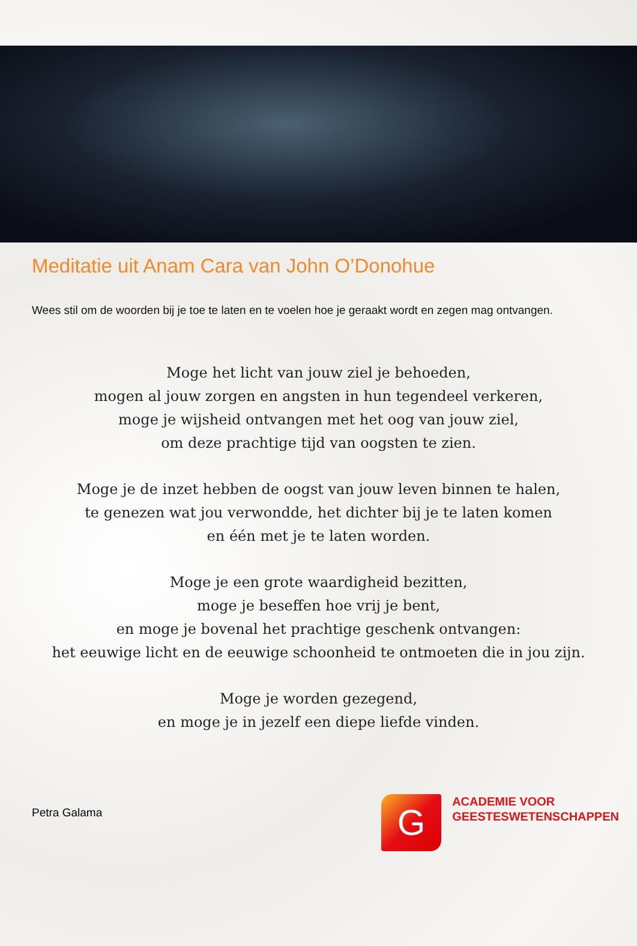Meditatie uit Anam Cara van John O’Donohue
Wees stil om de woorden bij je toe te laten en te voelen hoe je geraakt wordt en zegen mag ontvangen.
Moge het licht van jouw ziel je behoeden,
mogen al jouw zorgen en angsten in hun tegendeel verkeren,
moge je wijsheid ontvangen met het oog van jouw ziel,
om deze prachtige tijd van oogsten te zien.
Moge je de inzet hebben de oogst van jouw leven binnen te halen,
te genezen wat jou verwondde, het dichter bij je te laten komen
en één met je te laten worden.
Moge je een grote waardigheid bezitten,
moge je beseffen hoe vrij je bent,
en moge je bovenal het prachtige geschenk ontvangen:
het eeuwige licht en de eeuwige schoonheid te ontmoeten die in jou zijn.
Moge je worden gezegend,
en moge je in jezelf een diepe liefde vinden.
Petra Galama
G
ACADEMIE VOOR
GEESTESWETENSCHAPPEN